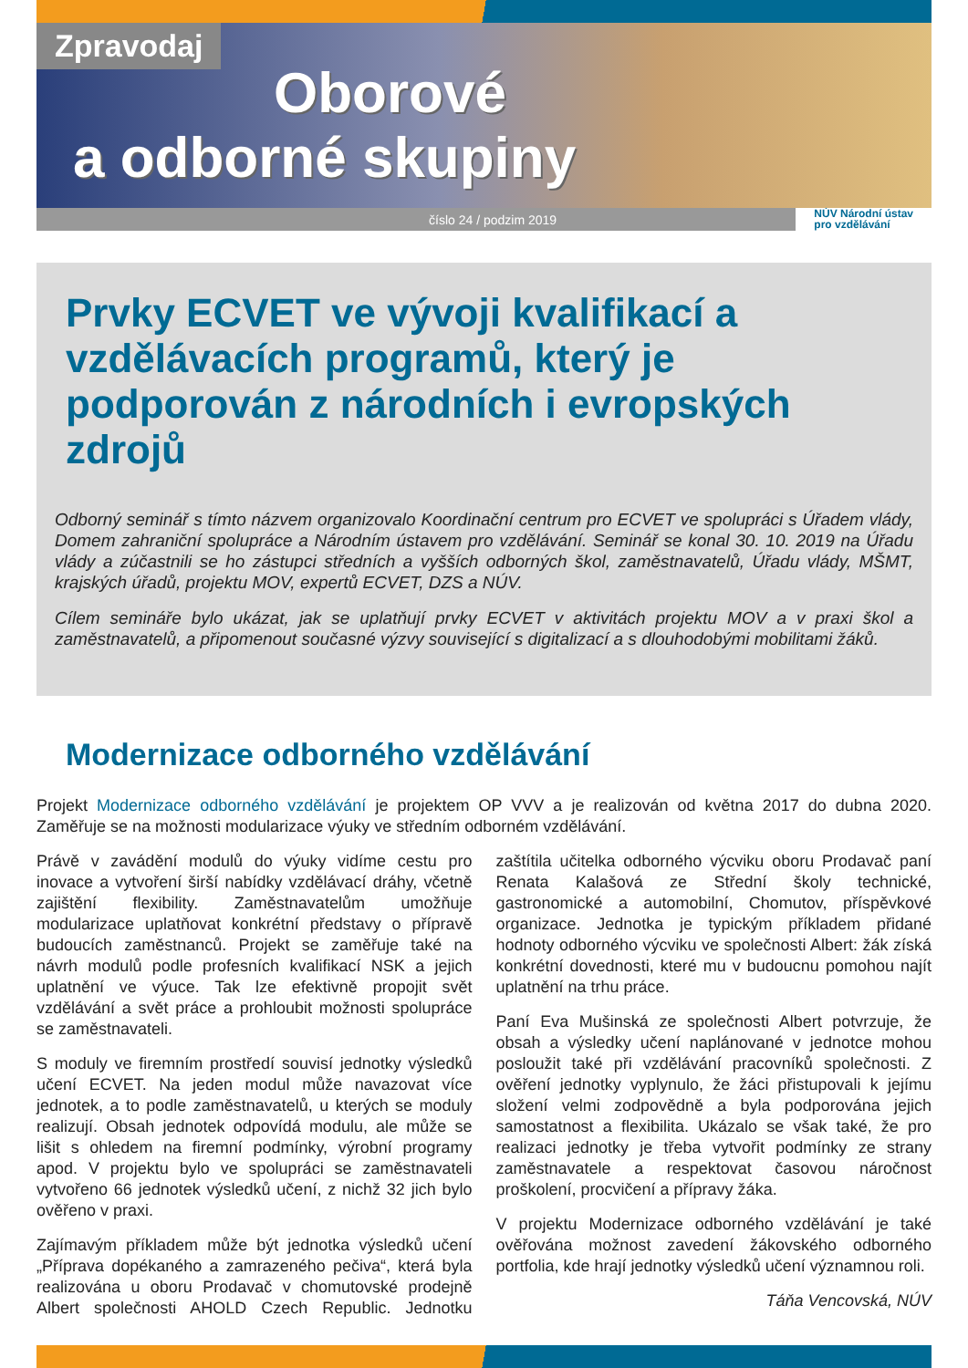Zpravodaj
Oborové
a odborné skupiny
číslo 24 / podzim 2019 NÚV Národní ústav
pro vzdělávání
Prvky ECVET ve vývoji kvalifikací a vzdělávacích programů, který je podporován z národních i evropských zdrojů
Odborný seminář s tímto názvem organizovalo Koordinační centrum pro ECVET ve spolupráci s Úřadem vlády, Domem zahraniční spolupráce a Národním ústavem pro vzdělávání. Seminář se konal 30. 10. 2019 na Úřadu vlády a zúčastnili se ho zástupci středních a vyšších odborných škol, zaměstnavatelů, Úřadu vlády, MŠMT, krajských úřadů, projektu MOV, expertů ECVET, DZS a NÚV.
Cílem semináře bylo ukázat, jak se uplatňují prvky ECVET v aktivitách projektu MOV a v praxi škol a zaměstnavatelů, a připomenout současné výzvy související s digitalizací a s dlouhodobými mobilitami žáků.
Modernizace odborného vzdělávání
Projekt Modernizace odborného vzdělávání je projektem OP VVV a je realizován od května 2017 do dubna 2020. Zaměřuje se na možnosti modularizace výuky ve středním odborném vzdělávání.
Právě v zavádění modulů do výuky vidíme cestu pro inovace a vytvoření širší nabídky vzdělávací dráhy, včetně zajištění flexibility. Zaměstnavatelům umožňuje modularizace uplatňovat konkrétní představy o přípravě budoucích zaměstnanců. Projekt se zaměřuje také na návrh modulů podle profesních kvalifikací NSK a jejich uplatnění ve výuce. Tak lze efektivně propojit svět vzdělávání a svět práce a prohloubit možnosti spolupráce se zaměstnavateli.
S moduly ve firemním prostředí souvisí jednotky výsledků učení ECVET. Na jeden modul může navazovat více jednotek, a to podle zaměstnavatelů, u kterých se moduly realizují. Obsah jednotek odpovídá modulu, ale může se lišit s ohledem na firemní podmínky, výrobní programy apod. V projektu bylo ve spolupráci se zaměstnavateli vytvořeno 66 jednotek výsledků učení, z nichž 32 jich bylo ověřeno v praxi.
Zajímavým příkladem může být jednotka výsledků učení „Příprava dopékaného a zamrazeného pečiva“, která byla realizována u oboru Prodavač v chomutovské prodejně Albert společnosti AHOLD Czech Republic. Jednotku zaštítila učitelka odborného výcviku oboru Prodavač paní Renata Kalašová ze Střední školy technické, gastronomické a automobilní, Chomutov, příspěvkové organizace. Jednotka je typickým příkladem přidané hodnoty odborného výcviku ve společnosti Albert: žák získá konkrétní dovednosti, které mu v budoucnu pomohou najít uplatnění na trhu práce.
Paní Eva Mušinská ze společnosti Albert potvrzuje, že obsah a výsledky učení naplánované v jednotce mohou posloužit také při vzdělávání pracovníků společnosti. Z ověření jednotky vyplynulo, že žáci přistupovali k jejímu složení velmi zodpovědně a byla podporována jejich samostatnost a flexibilita. Ukázalo se však také, že pro realizaci jednotky je třeba vytvořit podmínky ze strany zaměstnavatele a respektovat časovou náročnost proškolení, procvičení a přípravy žáka.
V projektu Modernizace odborného vzdělávání je také ověřována možnost zavedení žákovského odborného portfolia, kde hrají jednotky výsledků učení významnou roli.
Táňa Vencovská, NÚV